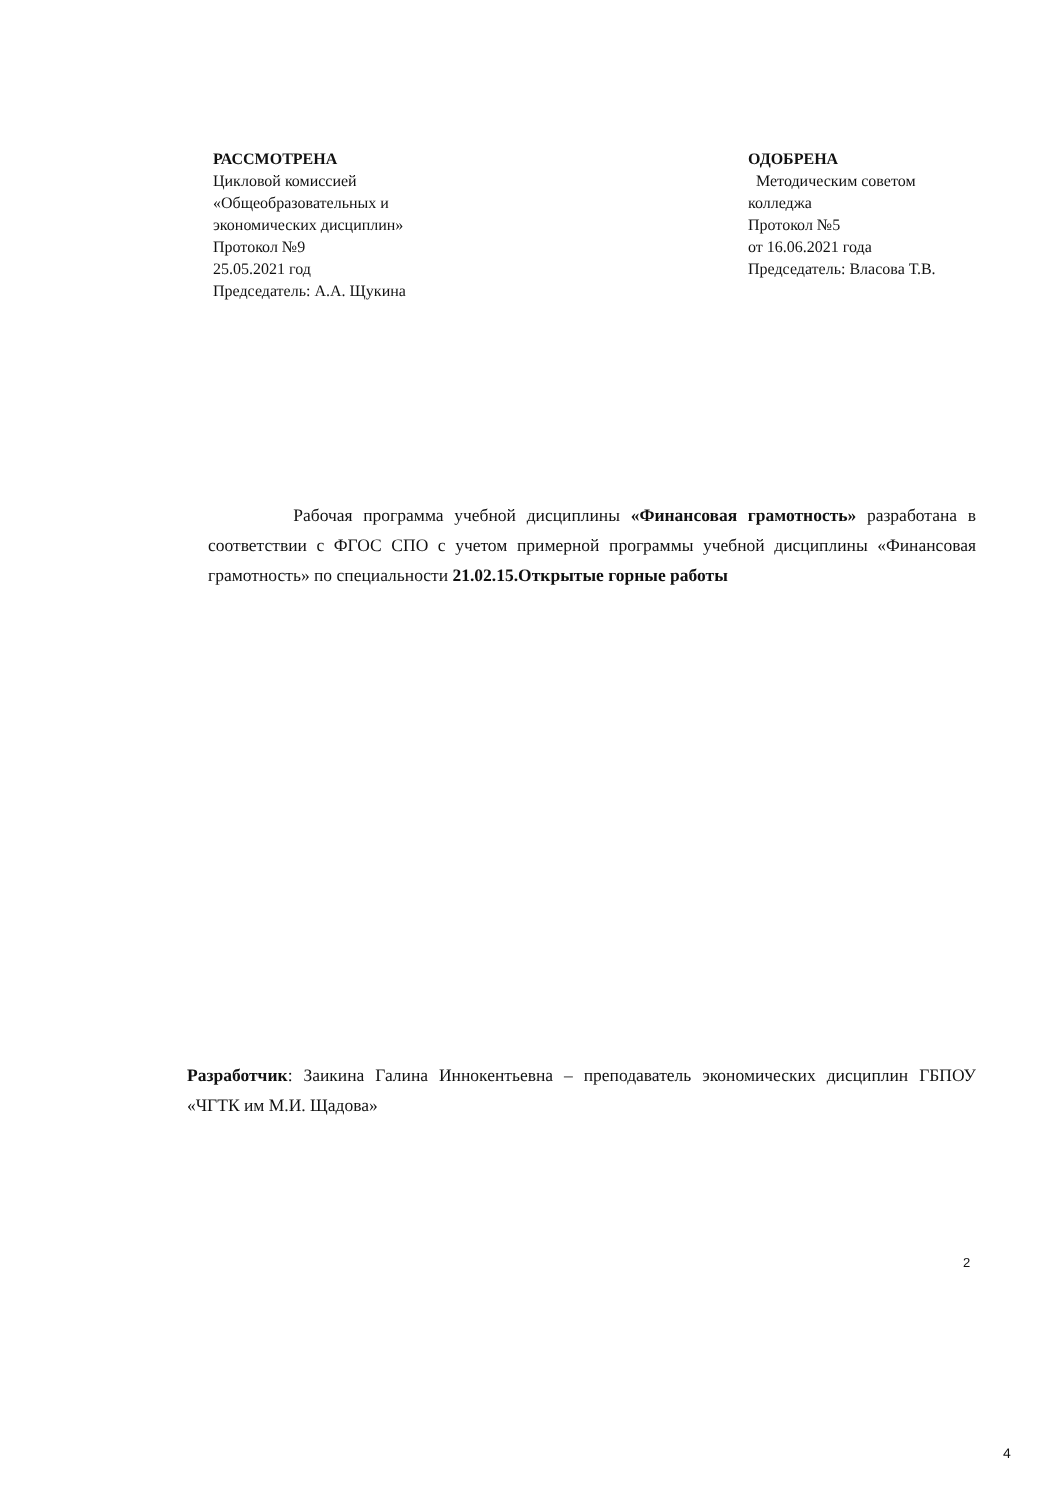РАССМОТРЕНА
Цикловой комиссией
«Общеобразовательных и
экономических дисциплин»
Протокол №9
25.05.2021 год
Председатель: А.А. Щукина
ОДОБРЕНА
Методическим советом
колледжа
Протокол №5
от 16.06.2021 года
Председатель: Власова Т.В.
Рабочая программа учебной дисциплины «Финансовая грамотность» разработана в соответствии с ФГОС СПО с учетом примерной программы учебной дисциплины «Финансовая грамотность» по специальности 21.02.15.Открытые горные работы
Разработчик: Заикина Галина Иннокентьевна – преподаватель экономических дисциплин ГБПОУ «ЧГТК им М.И. Щадова»
2
4